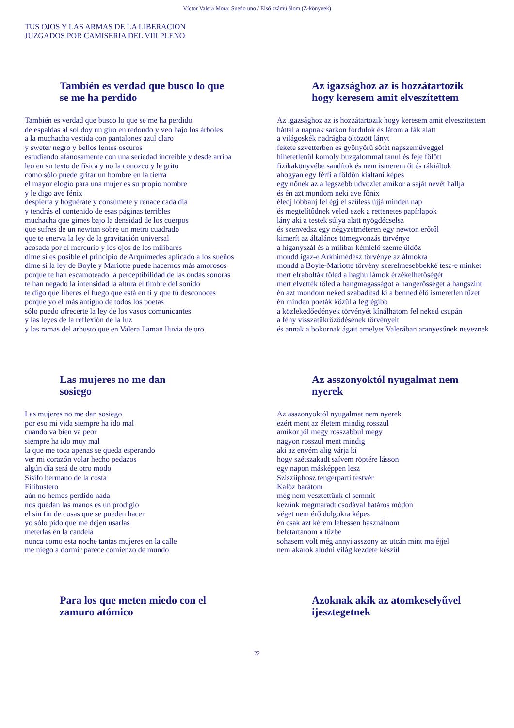Víctor Valera Mora: Sueño uno / Első számú álom (Z-könyvek)
TUS OJOS Y LAS ARMAS DE LA LIBERACION
JUZGADOS POR CAMISERIA DEL VIII PLENO
También es verdad que busco lo que
se me ha perdido
También es verdad que busco lo que se me ha perdido
de espaldas al sol doy un giro en redondo y veo bajo los árboles
a la muchacha vestida con pantalones azul claro
y sweter negro y bellos lentes oscuros
estudiando afanosamente con una seriedad increíble y desde arriba
leo en su texto de física y no la conozco y le grito
como sólo puede gritar un hombre en la tierra
el mayor elogio para una mujer es su propio nombre
y le digo ave fénix
despierta y hoguérate y consúmete y renace cada día
y tendrás el contenido de esas páginas terribles
muchacha que gimes bajo la densidad de los cuerpos
que sufres de un newton sobre un metro cuadrado
que te enerva la ley de la gravitación universal
acosada por el mercurio y los ojos de los milibares
díme si es posible el principio de Arquímedes aplicado a los sueños
díme si la ley de Boyle y Mariotte puede hacernos más amorosos
porque te han escamoteado la perceptibilidad de las ondas sonoras
te han negado la intensidad la altura el timbre del sonido
te digo que liberes el fuego que está en ti y que tú desconoces
porque yo el más antiguo de todos los poetas
sólo puedo ofrecerte la ley de los vasos comunicantes
y las leyes de la reflexión de la luz
y las ramas del arbusto que en Valera llaman lluvia de oro
Az igazsághoz az is hozzátartozik
hogy keresem amit elveszítettem
Az igazsághoz az is hozzátartozik hogy keresem amit elveszítettem
háttal a napnak sarkon fordulok és látom a fák alatt
a világoskék nadrágba öltözött lányt
fekete szvetterben és gyönyörű sötét napszemüveggel
hihetetlenül komoly buzgalommal tanul és feje fölött
fizikakönyvébe sandítok és nem ismerem őt és rákiáltok
ahogyan egy férfi a földön kiáltani képes
egy nőnek az a legszebb üdvözlet amikor a saját nevét hallja
és én azt mondom neki ave főnix
éledj lobbanj fel égj el szüless újjá minden nap
és megtelítődnek veled ezek a rettenetes papírlapok
lány aki a testek súlya alatt nyögdécselsz
és szenvedsz egy négyzetméteren egy newton erőtől
kimerít az általános tömegvonzás törvénye
a higanyszál és a milibar kémlelő szeme üldöz
mondd igaz-e Arkhimédész törvénye az álmokra
mondd a Boyle-Mariotte törvény szerelmesebbekké tesz-e minket
mert elrabolták tőled a haghullámok érzékelhetőségét
mert elvették tőled a hangmagasságot a hangerősséget a hangszínt
én azt mondom neked szabadítsd ki a benned élő ismeretlen tüzet
én minden poéták közül a legrégibb
a közlekedőedények törvényét kínálhatom fel neked csupán
a fény visszatükröződésének törvényeit
és annak a bokornak ágait amelyet Valerában aranyesőnek neveznek
Las mujeres no me dan
sosiego
Las mujeres no me dan sosiego
por eso mi vida siempre ha ido mal
cuando va bien va peor
siempre ha ido muy mal
la que me toca apenas se queda esperando
ver mi corazón volar hecho pedazos
algún día será de otro modo
Sísifo hermano de la costa
Filibustero
aún no hemos perdido nada
nos quedan las manos es un prodigio
el sin fin de cosas que se pueden hacer
yo sólo pido que me dejen usarlas
meterlas en la candela
nunca como esta noche tantas mujeres en la calle
me niego a dormir parece comienzo de mundo
Az asszonyoktól nyugalmat nem
nyerek
Az asszonyoktól nyugalmat nem nyerek
ezért ment az életem mindig rosszul
amikor jól megy rosszabbul megy
nagyon rosszul ment mindig
aki az enyém alig várja ki
hogy szétszakadt szívem röptére lásson
egy napon másképpen lesz
Szisziiphosz tengerparti testvér
Kalóz barátom
még nem vesztettünk cl semmit
kezünk megmaradt csodával határos módon
véget nem érő dolgokra képes
én csak azt kérem lehessen használnom
beletartanom a tűzbe
sohasem volt még annyi asszony az utcán mint ma éjjel
nem akarok aludni világ kezdete készül
Para los que meten miedo con el
zamuro atómico
Azoknak akik az atomkeselyűvel
ijesztegetnek
22